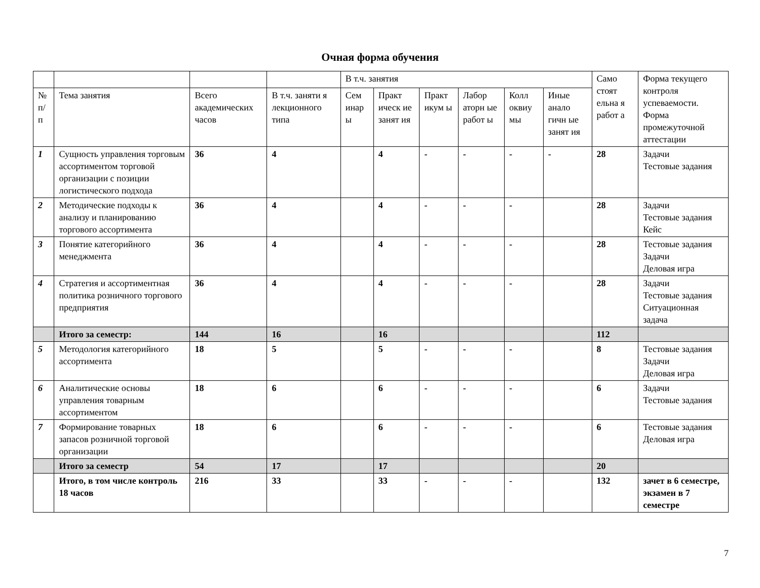Очная форма обучения
| | | | | В т.ч. занятия | | | | | | Само стоят ельна я работ а | Форма текущего контроля успеваемости. Форма промежуточной аттестации |
| --- | --- | --- | --- | --- | --- | --- | --- | --- | --- | --- | --- |
| № п/п | Тема занятия | Всего академических часов | В т.ч. заняти я лекционного типа | Сем инар ы | Практ ическ ие занят ия | Практ икум ы | Лабор аторн ые работ ы | Колл оквиу мы | Иные анало гичн ые занят ия | | |
| 1 | Сущность управления торговым ассортиментом торговой организации с позиции логистического подхода | 36 | 4 | | 4 | - | - | - | - | 28 | Задачи Тестовые задания |
| 2 | Методические подходы к анализу и планированию торгового ассортимента | 36 | 4 | | 4 | - | - | - | | 28 | Задачи Тестовые задания Кейс |
| 3 | Понятие категорийного менеджмента | 36 | 4 | | 4 | - | - | - | | 28 | Тестовые задания Задачи Деловая игра |
| 4 | Стратегия и ассортиментная политика розничного торгового предприятия | 36 | 4 | | 4 | - | - | - | | 28 | Задачи Тестовые задания Ситуационная задача |
| | Итого за семестр: | 144 | 16 | | 16 | | | | | 112 | |
| 5 | Методология категорийного ассортимента | 18 | 5 | | 5 | - | - | - | | 8 | Тестовые задания Задачи Деловая игра |
| 6 | Аналитические основы управления товарным ассортиментом | 18 | 6 | | 6 | - | - | - | | 6 | Задачи Тестовые задания |
| 7 | Формирование товарных запасов розничной торговой организации | 18 | 6 | | 6 | - | - | - | | 6 | Тестовые задания Деловая игра |
| | Итого за семестр | 54 | 17 | | 17 | | | | | 20 | |
| | Итого, в том числе контроль 18 часов | 216 | 33 | | 33 | - | - | - | | 132 | зачет в 6 семестре, экзамен в 7 семестре |
7